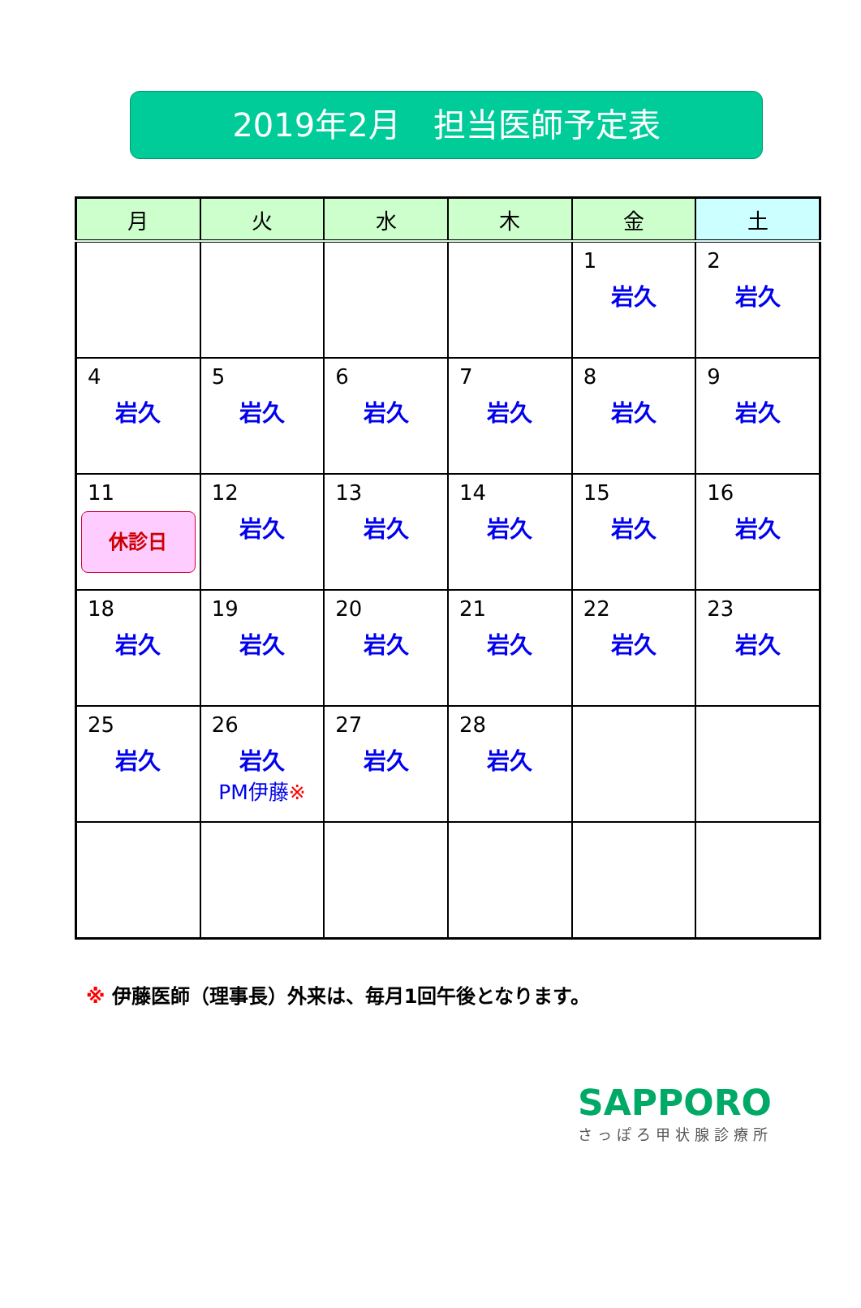2019年2月　担当医師予定表
| 月 | 火 | 水 | 木 | 金 | 土 |
| --- | --- | --- | --- | --- | --- |
| | | | | 1 岩久 | 2 岩久 |
| 4 岩久 | 5 岩久 | 6 岩久 | 7 岩久 | 8 岩久 | 9 岩久 |
| 11 休診日 | 12 岩久 | 13 岩久 | 14 岩久 | 15 岩久 | 16 岩久 |
| 18 岩久 | 19 岩久 | 20 岩久 | 21 岩久 | 22 岩久 | 23 岩久 |
| 25 岩久 | 26 岩久 PM伊藤 ※ | 27 岩久 | 28 岩久 | | |
※ 伊藤医師（理事長）外来は、毎月1回午後となります。
SAPPORO
さっぽろ甲状腺診療所